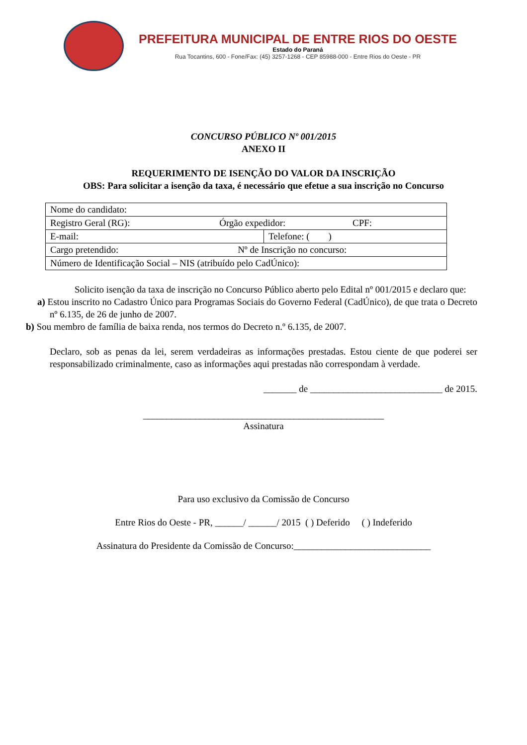PREFEITURA MUNICIPAL DE ENTRE RIOS DO OESTE
Estado do Paraná
Rua Tocantins, 600 - Fone/Fax: (45) 3257-1268 - CEP 85988-000 - Entre Rios do Oeste - PR
CONCURSO PÚBLICO Nº 001/2015
ANEXO II
REQUERIMENTO DE ISENÇÃO DO VALOR DA INSCRIÇÃO
OBS: Para solicitar a isenção da taxa, é necessário que efetue a sua inscrição no Concurso
| Nome do candidato: | |
| Registro Geral (RG): Órgão expedidor: CPF: | |
| E-mail: | Telefone: ( ) |
| Cargo pretendido: Nº de Inscrição no concurso: | |
| Número de Identificação Social – NIS (atribuído pelo CadÚnico): | |
Solicito isenção da taxa de inscrição no Concurso Público aberto pelo Edital nº 001/2015 e declaro que:
a) Estou inscrito no Cadastro Único para Programas Sociais do Governo Federal (CadÚnico), de que trata o Decreto nº 6.135, de 26 de junho de 2007.
b) Sou membro de família de baixa renda, nos termos do Decreto n.º 6.135, de 2007.
Declaro, sob as penas da lei, serem verdadeiras as informações prestadas. Estou ciente de que poderei ser responsabilizado criminalmente, caso as informações aqui prestadas não correspondam à verdade.
_______ de ____________________________ de 2015.
___________________________________________________
Assinatura
Para uso exclusivo da Comissão de Concurso
Entre Rios do Oeste - PR, ______/ ______/ 2015 ( ) Deferido ( ) Indeferido
Assinatura do Presidente da Comissão de Concurso:_____________________________